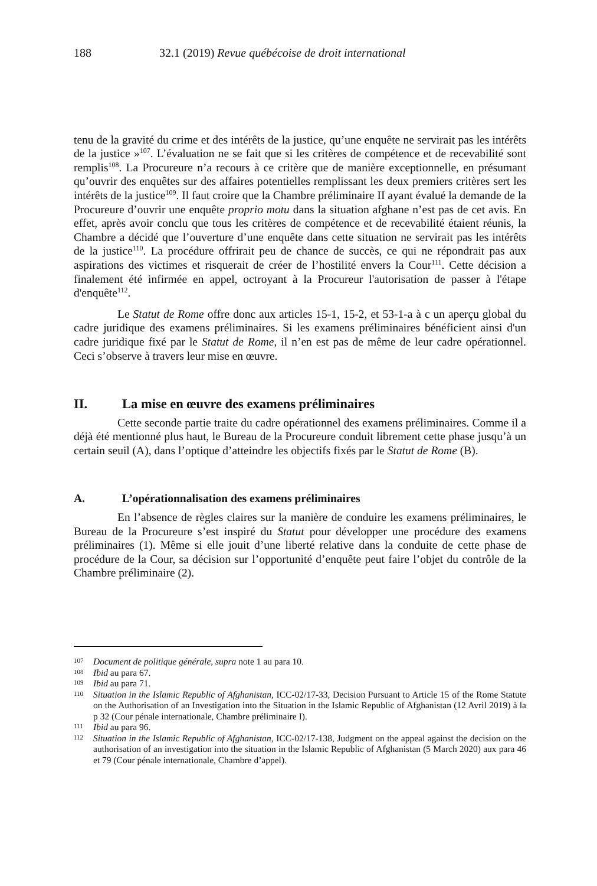188 32.1 (2019) Revue québécoise de droit international
tenu de la gravité du crime et des intérêts de la justice, qu’une enquête ne servirait pas les intérêts de la justice »<sup>107</sup>. L’évaluation ne se fait que si les critères de compétence et de recevabilité sont remplis<sup>108</sup>. La Procureure n’a recours à ce critère que de manière exceptionnelle, en présumant qu’ouvrir des enquêtes sur des affaires potentielles remplissant les deux premiers critères sert les intérêts de la justice<sup>109</sup>. Il faut croire que la Chambre préliminaire II ayant évalué la demande de la Procureure d’ouvrir une enquête proprio motu dans la situation afghane n’est pas de cet avis. En effet, après avoir conclu que tous les critères de compétence et de recevabilité étaient réunis, la Chambre a décidé que l’ouverture d’une enquête dans cette situation ne servirait pas les intérêts de la justice<sup>110</sup>. La procédure offrirait peu de chance de succès, ce qui ne répondrait pas aux aspirations des victimes et risquerait de créer de l’hostilité envers la Cour<sup>111</sup>. Cette décision a finalement été infirmée en appel, octroyant à la Procureur l'autorisation de passer à l'étape d'enquête<sup>112</sup>.
Le Statut de Rome offre donc aux articles 15-1, 15-2, et 53-1-a à c un aperçu global du cadre juridique des examens préliminaires. Si les examens préliminaires bénéficient ainsi d'un cadre juridique fixé par le Statut de Rome, il n’en est pas de même de leur cadre opérationnel. Ceci s’observe à travers leur mise en œuvre.
II. La mise en œuvre des examens préliminaires
Cette seconde partie traite du cadre opérationnel des examens préliminaires. Comme il a déjà été mentionné plus haut, le Bureau de la Procureure conduit librement cette phase jusqu’à un certain seuil (A), dans l’optique d’atteindre les objectifs fixés par le Statut de Rome (B).
A. L’opérationnalisation des examens préliminaires
En l’absence de règles claires sur la manière de conduire les examens préliminaires, le Bureau de la Procureure s’est inspiré du Statut pour développer une procédure des examens préliminaires (1). Même si elle jouit d’une liberté relative dans la conduite de cette phase de procédure de la Cour, sa décision sur l’opportunité d’enquête peut faire l’objet du contrôle de la Chambre préliminaire (2).
107 Document de politique générale, supra note 1 au para 10.
108 Ibid au para 67.
109 Ibid au para 71.
110 Situation in the Islamic Republic of Afghanistan, ICC-02/17-33, Decision Pursuant to Article 15 of the Rome Statute on the Authorisation of an Investigation into the Situation in the Islamic Republic of Afghanistan (12 Avril 2019) à la p 32 (Cour pénale internationale, Chambre préliminaire I).
111 Ibid au para 96.
112 Situation in the Islamic Republic of Afghanistan, ICC-02/17-138, Judgment on the appeal against the decision on the authorisation of an investigation into the situation in the Islamic Republic of Afghanistan (5 March 2020) aux para 46 et 79 (Cour pénale internationale, Chambre d’appel).